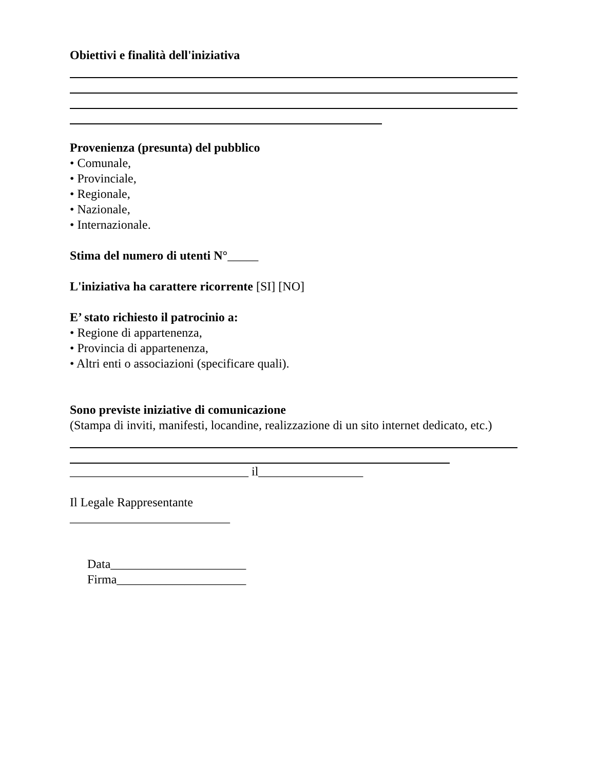Obiettivi e finalità dell'iniziativa
Provenienza (presunta) del pubblico
• Comunale,
• Provinciale,
• Regionale,
• Nazionale,
• Internazionale.
Stima del numero di utenti N°_____
L'iniziativa ha carattere ricorrente [SI] [NO]
E’ stato richiesto il patrocinio a:
• Regione di appartenenza,
• Provincia di appartenenza,
• Altri enti o associazioni (specificare quali).
Sono previste iniziative di comunicazione
(Stampa di inviti, manifesti, locandine, realizzazione di un sito internet dedicato, etc.)
_____________________________ il_________________
Il Legale Rappresentante
__________________________
Data______________________
Firma_____________________